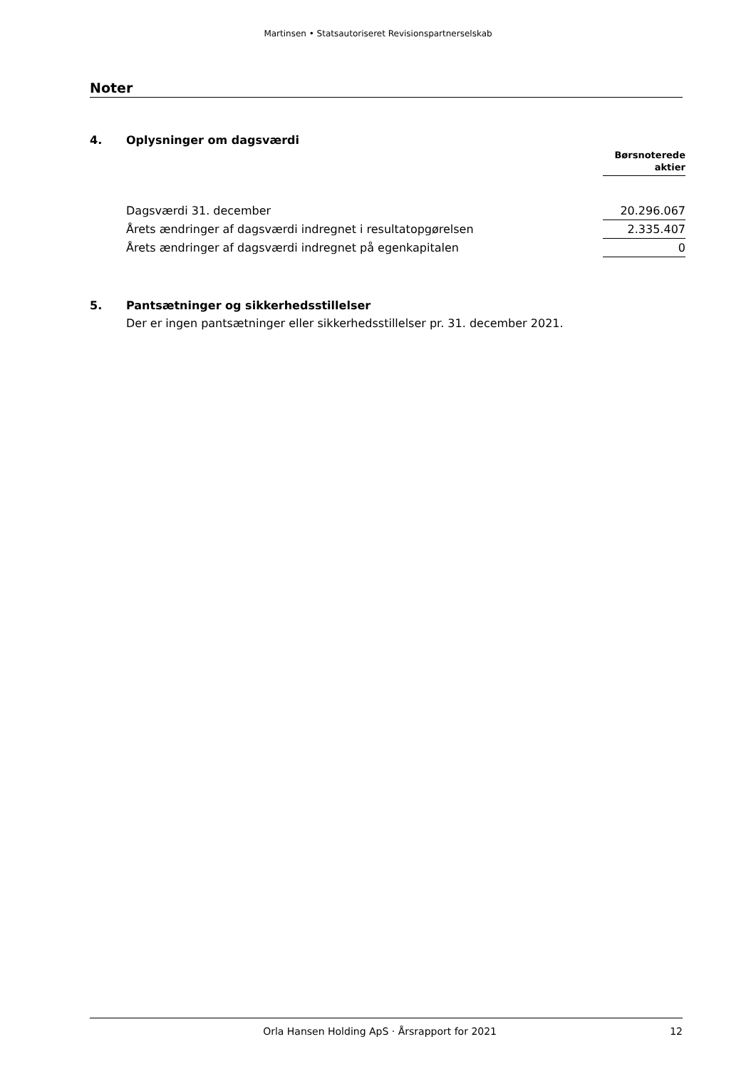Martinsen • Statsautoriseret Revisionspartnerselskab
Noter
4. Oplysninger om dagsværdi
| | Børsnoterede aktier |
| --- | --- |
| Dagsværdi 31. december | 20.296.067 |
| Årets ændringer af dagsværdi indregnet i resultatopgørelsen | 2.335.407 |
| Årets ændringer af dagsværdi indregnet på egenkapitalen | 0 |
5. Pantsætninger og sikkerhedsstillelser
Der er ingen pantsætninger eller sikkerhedsstillelser pr. 31. december 2021.
Orla Hansen Holding ApS · Årsrapport for 2021 12